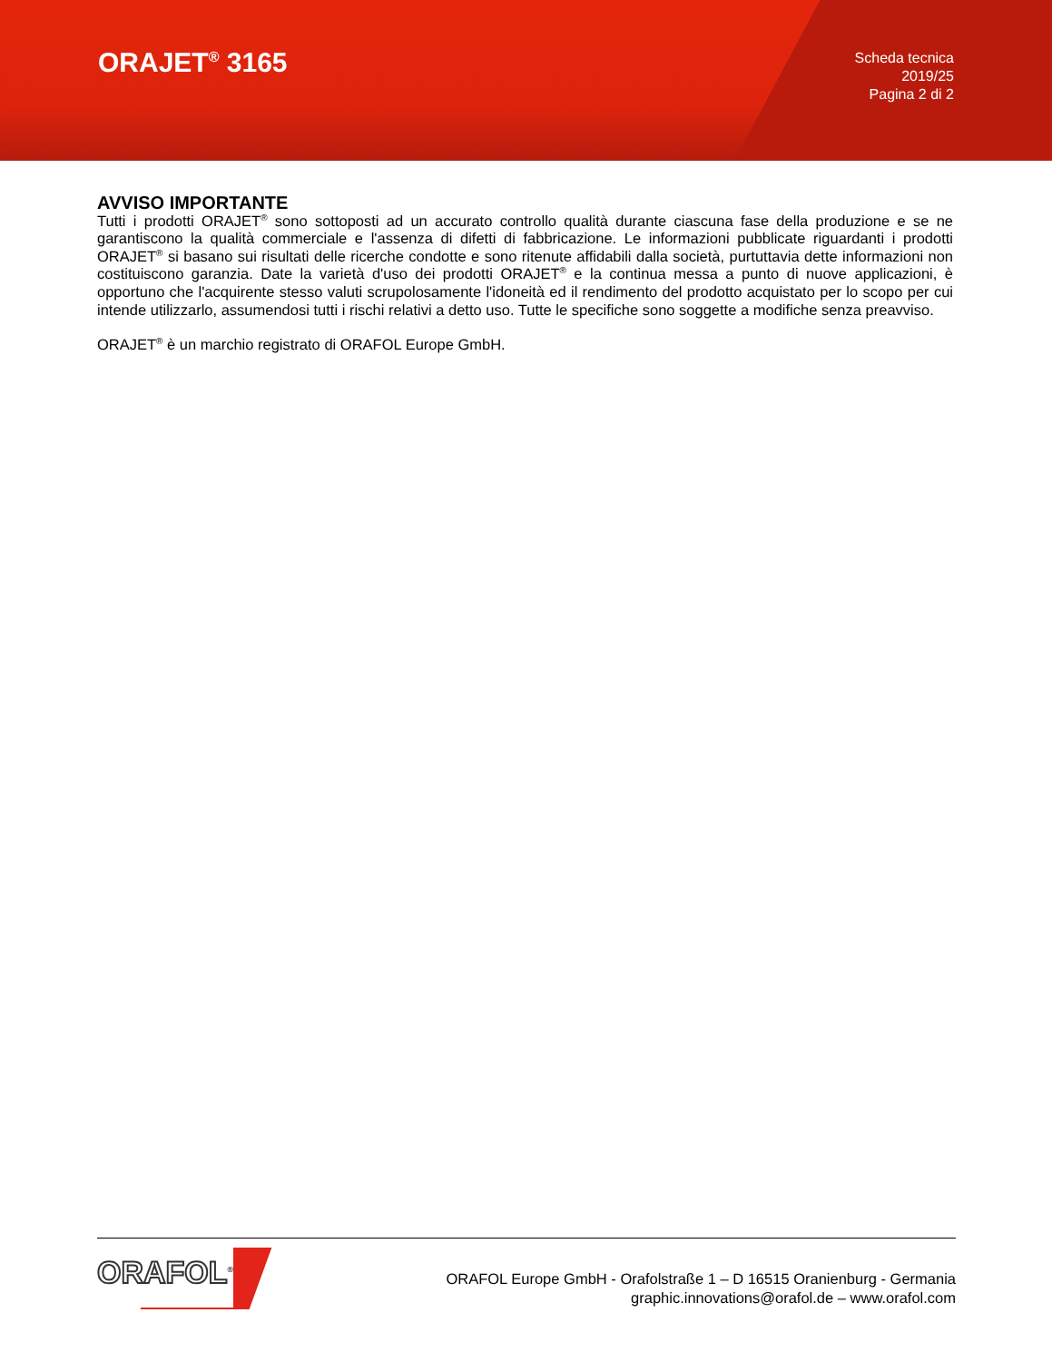ORAJET<sup>®</sup> 3165
Scheda tecnica
2019/25
Pagina 2 di 2
AVVISO IMPORTANTE
Tutti i prodotti ORAJET<sup>®</sup> sono sottoposti ad un accurato controllo qualità durante ciascuna fase della produzione e se ne garantiscono la qualità commerciale e l'assenza di difetti di fabbricazione. Le informazioni pubblicate riguardanti i prodotti ORAJET<sup>®</sup> si basano sui risultati delle ricerche condotte e sono ritenute affidabili dalla società, purtuttavia dette informazioni non costituiscono garanzia. Date la varietà d'uso dei prodotti ORAJET<sup>®</sup> e la continua messa a punto di nuove applicazioni, è opportuno che l'acquirente stesso valuti scrupolosamente l'idoneità ed il rendimento del prodotto acquistato per lo scopo per cui intende utilizzarlo, assumendosi tutti i rischi relativi a detto uso. Tutte le specifiche sono soggette a modifiche senza preavviso.
ORAJET<sup>®</sup> è un marchio registrato di ORAFOL Europe GmbH.
ORAFOL<sup>®</sup>
ORAFOL Europe GmbH - Orafolstraße 1 – D 16515 Oranienburg - Germania
graphic.innovations@orafol.de – www.orafol.com